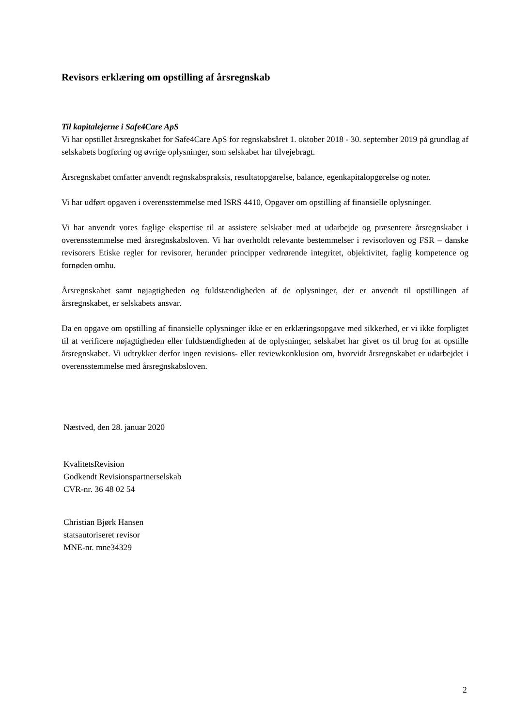Revisors erklæring om opstilling af årsregnskab
Til kapitalejerne i Safe4Care ApS
Vi har opstillet årsregnskabet for Safe4Care ApS for regnskabsåret 1. oktober 2018 - 30. september 2019 på grundlag af selskabets bogføring og øvrige oplysninger, som selskabet har tilvejebragt.
Årsregnskabet omfatter anvendt regnskabspraksis, resultatopgørelse, balance, egenkapitalopgørelse og noter.
Vi har udført opgaven i overensstemmelse med ISRS 4410, Opgaver om opstilling af finansielle oplysninger.
Vi har anvendt vores faglige ekspertise til at assistere selskabet med at udarbejde og præsentere årsregnskabet i overensstemmelse med årsregnskabsloven. Vi har overholdt relevante bestemmelser i revisorloven og FSR – danske revisorers Etiske regler for revisorer, herunder principper vedrørende integritet, objektivitet, faglig kompetence og fornøden omhu.
Årsregnskabet samt nøjagtigheden og fuldstændigheden af de oplysninger, der er anvendt til opstillingen af årsregnskabet, er selskabets ansvar.
Da en opgave om opstilling af finansielle oplysninger ikke er en erklæringsopgave med sikkerhed, er vi ikke forpligtet til at verificere nøjagtigheden eller fuldstændigheden af de oplysninger, selskabet har givet os til brug for at opstille årsregnskabet. Vi udtrykker derfor ingen revisions- eller reviewkonklusion om, hvorvidt årsregnskabet er udarbejdet i overensstemmelse med årsregnskabsloven.
Næstved, den 28. januar 2020
KvalitetsRevision
Godkendt Revisionspartnerselskab
CVR-nr. 36 48 02 54
Christian Bjørk Hansen
statsautoriseret revisor
MNE-nr. mne34329
2